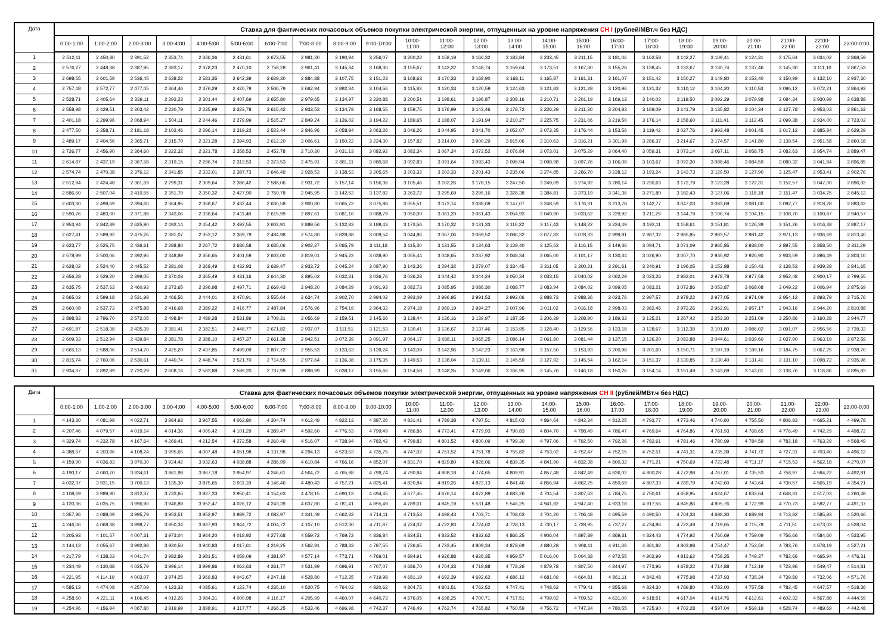| Дата | Ставка для фактических почасовых объемов покупки электрической энергии, отпущенных на уровне напряжения СН I (рублей/МВт.ч без НДС) | | | | | | | | | | | | | | | | | | | | | | | |
| --- | --- | --- | --- | --- | --- | --- | --- | --- | --- | --- | --- | --- | --- | --- | --- | --- | --- | --- | --- | --- | --- | --- | --- | --- |
| | 0:00-1:00 | 1:00-2:00 | 2:00-3:00 | 3:00-4:00 | 4:00-5:00 | 5:00-6:00 | 6:00-7:00 | 7:00-8:00 | 8:00-9:00 | 9:00-10:00 | 10:00- 11:00 | 11:00- 12:00 | 12:00- 13:00 | 13:00- 14:00 | 14:00- 15:00 | 15:00- 16:00 | 16:00- 17:00 | 17:00- 18:00 | 18:00- 19:00 | 19:00- 20:00 | 20:00- 21:00 | 21:00- 22:00 | 22:00- 23:00 | 23:00-0:00 |
| 1 | 2 512,11 | 2 450,80 | 2 391,52 | 2 353,74 | 2 336,36 | 2 431,61 | 2 673,55 | 2 981,30 | 3 190,94 | 3 256,07 | 3 200,22 | 3 158,19 | 3 166,32 | 3 183,84 | 3 233,45 | 3 211,15 | 3 181,06 | 3 162,58 | 3 142,27 | 3 109,41 | 3 124,31 | 3 175,64 | 3 034,02 | 2 868,59 |
| 2 | 2 576,27 | 2 448,38 | 2 387,95 | 2 383,17 | 2 378,23 | 2 470,10 | 2 758,28 | 2 961,41 | 3 145,34 | 3 168,30 | 3 155,67 | 3 142,22 | 3 148,74 | 3 159,64 | 3 173,51 | 3 167,30 | 3 155,28 | 3 138,45 | 3 133,67 | 3 130,74 | 3 137,46 | 3 145,30 | 3 111,10 | 2 867,53 |
| 3 | 2 698,55 | 2 601,59 | 2 536,45 | 2 638,22 | 2 581,35 | 2 642,39 | 2 629,30 | 2 884,88 | 3 107,75 | 3 151,23 | 3 168,63 | 3 170,33 | 3 168,90 | 3 168,11 | 3 165,87 | 3 161,31 | 3 161,07 | 3 151,42 | 3 150,27 | 3 149,80 | 3 153,40 | 3 150,99 | 3 132,10 | 2 937,30 |
| 4 | 2 757,48 | 2 572,77 | 2 477,05 | 2 364,46 | 2 376,29 | 2 420,79 | 2 506,79 | 2 662,94 | 2 892,34 | 3 104,56 | 3 115,83 | 3 120,33 | 3 120,59 | 3 124,63 | 3 121,83 | 3 121,28 | 3 120,96 | 3 121,32 | 3 110,12 | 3 104,20 | 3 110,53 | 3 096,12 | 3 072,21 | 2 864,93 |
| 5 | 2 528,71 | 2 405,64 | 2 339,11 | 2 293,23 | 2 301,44 | 2 407,69 | 2 655,80 | 2 979,65 | 3 134,97 | 3 220,88 | 3 200,51 | 3 198,61 | 3 196,87 | 3 208,16 | 3 210,71 | 3 201,19 | 3 169,13 | 3 140,02 | 3 119,50 | 3 092,29 | 3 079,98 | 3 084,34 | 2 930,99 | 2 638,88 |
| 6 | 2 558,98 | 2 429,51 | 2 303,42 | 2 230,79 | 2 235,99 | 2 323,78 | 2 615,42 | 2 933,53 | 3 134,79 | 3 168,55 | 3 159,75 | 3 176,99 | 3 143,46 | 3 178,72 | 3 226,29 | 3 211,30 | 3 204,83 | 3 169,09 | 3 141,79 | 3 135,82 | 3 104,34 | 3 127,78 | 2 953,03 | 2 861,62 |
| 7 | 2 401,18 | 2 299,96 | 2 068,94 | 1 504,11 | 2 244,46 | 2 279,99 | 2 515,27 | 2 849,24 | 3 126,02 | 3 194,22 | 3 189,65 | 3 188,07 | 3 191,94 | 3 210,27 | 3 225,75 | 3 231,06 | 3 219,50 | 3 176,14 | 3 158,60 | 3 111,41 | 3 112,45 | 3 099,38 | 2 934,00 | 2 723,02 |
| 8 | 2 477,50 | 2 358,71 | 2 181,18 | 2 102,46 | 2 296,14 | 2 319,22 | 2 523,44 | 2 846,96 | 3 058,94 | 3 063,26 | 3 046,26 | 3 044,95 | 3 041,70 | 3 052,07 | 3 073,35 | 3 176,44 | 3 153,56 | 3 119,42 | 3 027,76 | 2 993,48 | 3 001,45 | 3 017,12 | 2 885,84 | 2 629,29 |
| 9 | 2 489,17 | 2 404,56 | 2 365,71 | 2 315,70 | 2 321,28 | 2 394,93 | 2 612,20 | 3 006,61 | 3 150,22 | 3 224,30 | 3 157,82 | 3 214,00 | 3 900,29 | 3 915,06 | 3 310,63 | 3 316,21 | 3 301,99 | 3 286,37 | 3 214,67 | 3 174,57 | 3 141,80 | 3 139,54 | 2 951,58 | 2 860,18 |
| 10 | 2 726,77 | 2 456,90 | 2 364,60 | 2 322,32 | 2 321,78 | 2 358,53 | 2 452,78 | 2 710,30 | 3 031,13 | 3 082,92 | 3 082,34 | 3 067,24 | 3 072,52 | 3 076,84 | 3 073,01 | 3 075,29 | 3 064,40 | 3 059,31 | 3 073,14 | 3 067,11 | 3 058,75 | 3 082,63 | 2 954,74 | 2 889,47 |
| 11 | 2 614,87 | 2 437,19 | 2 367,58 | 2 319,15 | 2 296,74 | 2 313,53 | 2 373,53 | 2 475,91 | 2 881,11 | 3 080,68 | 3 092,83 | 3 091,64 | 3 093,43 | 3 096,94 | 3 098,98 | 3 097,76 | 3 106,08 | 3 103,67 | 3 092,30 | 3 088,46 | 3 084,59 | 3 080,32 | 3 041,84 | 2 896,85 |
| 12 | 2 574,74 | 2 470,38 | 2 376,12 | 2 341,85 | 2 333,01 | 2 387,73 | 2 646,49 | 2 928,53 | 3 138,53 | 3 205,65 | 3 203,32 | 3 202,33 | 3 201,43 | 3 235,06 | 3 274,85 | 3 266,70 | 3 238,12 | 3 193,24 | 3 143,73 | 3 129,50 | 3 127,90 | 3 125,47 | 2 953,41 | 2 902,76 |
| 13 | 2 512,94 | 2 424,48 | 2 361,69 | 2 299,31 | 2 309,64 | 2 386,42 | 2 588,06 | 2 931,72 | 3 157,14 | 3 156,36 | 3 105,46 | 3 102,26 | 3 178,15 | 3 247,50 | 3 249,09 | 3 274,92 | 3 280,14 | 3 230,63 | 3 172,79 | 3 123,28 | 3 122,31 | 3 152,57 | 3 047,00 | 2 896,02 |
| 14 | 2 586,60 | 2 507,04 | 2 410,55 | 2 351,70 | 2 350,32 | 2 427,90 | 2 750,78 | 2 945,95 | 3 142,52 | 3 137,82 | 3 263,72 | 3 295,69 | 3 295,16 | 3 328,38 | 3 384,81 | 3 373,19 | 3 341,36 | 3 271,80 | 3 182,43 | 3 127,06 | 3 118,18 | 3 151,47 | 3 034,75 | 2 845,12 |
| 15 | 2 603,30 | 2 499,69 | 2 394,60 | 2 364,95 | 2 368,67 | 2 432,44 | 2 630,58 | 2 900,80 | 3 065,72 | 3 075,88 | 3 055,51 | 3 073,14 | 3 088,69 | 3 147,07 | 3 248,59 | 3 176,31 | 3 213,78 | 3 142,77 | 3 047,03 | 3 083,69 | 3 081,00 | 3 092,77 | 2 918,28 | 2 883,62 |
| 16 | 2 590,76 | 2 483,00 | 2 371,88 | 2 343,06 | 2 338,64 | 2 411,48 | 2 615,99 | 2 897,61 | 3 081,16 | 3 088,79 | 3 050,00 | 3 061,20 | 3 061,43 | 3 054,93 | 3 049,90 | 3 033,62 | 3 229,92 | 3 211,29 | 3 144,79 | 3 106,74 | 3 104,15 | 3 108,70 | 3 100,87 | 2 940,57 |
| 17 | 2 953,94 | 2 842,89 | 2 625,90 | 2 492,14 | 2 454,42 | 2 492,55 | 2 603,91 | 2 889,56 | 3 132,83 | 3 189,43 | 3 173,56 | 3 170,32 | 3 131,33 | 3 116,22 | 3 117,43 | 3 148,22 | 3 224,49 | 3 193,11 | 3 158,61 | 3 151,81 | 3 126,39 | 3 151,26 | 3 016,38 | 2 887,17 |
| 18 | 2 627,41 | 2 589,92 | 2 475,26 | 2 381,07 | 2 353,12 | 2 369,79 | 2 484,98 | 2 574,80 | 2 828,88 | 3 009,54 | 3 044,86 | 3 067,06 | 3 069,52 | 3 086,32 | 3 077,83 | 3 078,33 | 2 999,81 | 2 987,32 | 2 985,85 | 2 983,57 | 2 981,42 | 2 971,13 | 2 936,69 | 2 813,40 |
| 19 | 2 623,77 | 2 525,75 | 2 436,61 | 2 288,80 | 2 267,72 | 2 686,58 | 2 635,06 | 2 902,27 | 3 065,79 | 3 111,18 | 3 115,30 | 3 131,55 | 3 134,63 | 3 129,40 | 3 125,53 | 3 116,15 | 3 149,36 | 3 094,71 | 3 071,09 | 2 965,85 | 2 938,00 | 2 897,55 | 2 858,50 | 2 811,29 |
| 20 | 2 578,99 | 2 500,06 | 2 392,95 | 2 348,89 | 2 356,65 | 2 401,59 | 2 603,00 | 2 819,01 | 2 945,22 | 3 038,90 | 3 055,44 | 3 048,65 | 3 037,92 | 3 068,34 | 3 065,00 | 3 101,17 | 3 130,34 | 3 026,90 | 3 007,70 | 2 935,92 | 2 926,90 | 2 933,59 | 2 896,49 | 2 803,10 |
| 21 | 2 628,02 | 2 524,40 | 2 445,52 | 2 381,08 | 2 368,49 | 2 432,93 | 2 639,47 | 2 933,72 | 3 045,24 | 3 087,90 | 3 143,36 | 3 294,32 | 3 279,07 | 3 334,45 | 3 311,05 | 3 300,21 | 3 291,61 | 3 240,91 | 3 196,05 | 3 152,88 | 3 150,43 | 3 138,53 | 2 939,28 | 2 841,65 |
| 22 | 2 656,28 | 2 529,20 | 2 399,05 | 2 370,03 | 2 365,49 | 2 431,16 | 2 644,30 | 2 895,02 | 3 032,31 | 3 036,76 | 3 036,28 | 3 044,42 | 3 044,24 | 3 050,34 | 3 033,15 | 3 040,02 | 3 062,29 | 3 023,26 | 2 983,01 | 2 978,78 | 2 977,58 | 2 952,48 | 2 900,17 | 2 799,55 |
| 23 | 2 635,75 | 2 537,63 | 2 460,93 | 2 373,65 | 2 396,98 | 2 497,71 | 2 669,43 | 2 948,20 | 3 084,29 | 3 091,93 | 3 082,73 | 3 085,95 | 3 086,30 | 3 088,77 | 3 083,94 | 3 084,02 | 3 099,05 | 3 083,21 | 3 072,86 | 3 053,87 | 3 068,08 | 3 049,22 | 3 006,94 | 2 875,69 |
| 24 | 2 665,02 | 2 599,18 | 2 531,98 | 2 466,56 | 2 444,01 | 2 470,91 | 2 555,64 | 2 634,74 | 2 902,70 | 2 994,02 | 2 993,09 | 2 996,95 | 2 991,53 | 2 992,06 | 2 988,73 | 2 988,36 | 3 023,76 | 2 997,57 | 2 978,22 | 2 977,05 | 2 971,09 | 2 954,12 | 2 893,79 | 2 715,76 |
| 25 | 2 660,08 | 2 537,73 | 2 475,88 | 2 416,68 | 2 389,22 | 2 416,77 | 2 487,84 | 2 576,96 | 2 754,19 | 2 964,32 | 2 974,18 | 2 989,19 | 2 994,27 | 3 007,96 | 3 011,02 | 3 016,18 | 2 998,03 | 2 982,46 | 2 973,26 | 2 962,91 | 2 957,17 | 2 943,16 | 2 944,20 | 2 810,88 |
| 26 | 2 898,83 | 2 796,70 | 2 572,05 | 2 498,84 | 2 489,28 | 2 531,89 | 2 709,31 | 3 056,69 | 3 159,51 | 3 145,66 | 3 138,44 | 3 136,16 | 3 139,97 | 3 187,35 | 3 206,39 | 3 208,90 | 3 189,33 | 3 135,21 | 3 267,42 | 3 253,30 | 3 251,09 | 3 250,86 | 3 160,28 | 2 944,77 |
| 27 | 2 691,87 | 2 518,38 | 2 435,39 | 2 381,41 | 2 382,51 | 2 448,77 | 2 671,82 | 2 937,07 | 3 111,51 | 3 121,53 | 3 130,41 | 3 136,67 | 3 137,46 | 3 153,95 | 3 128,40 | 3 129,56 | 3 133,18 | 3 128,67 | 3 112,38 | 3 101,80 | 3 086,02 | 3 091,07 | 2 956,56 | 2 739,32 |
| 28 | 2 609,33 | 2 512,94 | 2 439,84 | 2 381,78 | 2 388,10 | 2 457,37 | 2 661,38 | 2 942,51 | 3 072,39 | 3 091,97 | 3 064,17 | 3 038,11 | 3 065,25 | 3 086,14 | 3 061,80 | 3 081,44 | 3 137,15 | 3 126,20 | 3 083,88 | 3 044,61 | 3 039,60 | 3 037,90 | 2 963,19 | 2 872,59 |
| 29 | 2 665,13 | 2 588,06 | 2 514,70 | 2 425,20 | 2 437,85 | 2 499,09 | 2 807,72 | 2 955,53 | 3 133,63 | 3 139,24 | 3 143,09 | 3 142,96 | 3 142,23 | 3 163,98 | 3 157,50 | 3 153,93 | 3 200,98 | 3 201,60 | 3 150,71 | 3 197,19 | 3 189,16 | 3 184,75 | 3 067,25 | 2 938,70 |
| 30 | 2 815,74 | 2 760,06 | 2 530,61 | 2 440,74 | 2 448,74 | 2 521,70 | 2 714,55 | 2 977,64 | 3 136,38 | 3 175,35 | 3 149,53 | 3 138,04 | 3 139,11 | 3 145,59 | 3 127,92 | 3 145,54 | 3 162,14 | 3 151,37 | 3 139,85 | 3 130,40 | 3 131,41 | 3 131,10 | 3 098,72 | 2 935,96 |
| 31 | 2 934,37 | 2 892,89 | 2 720,29 | 2 608,16 | 2 583,88 | 2 599,20 | 2 737,99 | 2 898,99 | 3 038,17 | 3 155,66 | 3 154,58 | 3 148,35 | 3 149,06 | 3 166,95 | 3 145,76 | 3 146,18 | 3 150,26 | 3 154,14 | 3 151,49 | 3 143,69 | 3 143,01 | 3 138,76 | 3 118,86 | 2 895,83 |
| Дата | Ставка для фактических почасовых объемов покупки электрической энергии, отпущенных на уровне напряжения СН II (рублей/МВт.ч без НДС) | | | | | | | | | | | | | | | | | | | | | | | |
| --- | --- | --- | --- | --- | --- | --- | --- | --- | --- | --- | --- | --- | --- | --- | --- | --- | --- | --- | --- | --- | --- | --- | --- | --- |
| | 0:00-1:00 | 1:00-2:00 | 2:00-3:00 | 3:00-4:00 | 4:00-5:00 | 5:00-6:00 | 6:00-7:00 | 7:00-8:00 | 8:00-9:00 | 9:00-10:00 | 10:00- 11:00 | 11:00- 12:00 | 12:00- 13:00 | 13:00- 14:00 | 14:00- 15:00 | 15:00- 16:00 | 16:00- 17:00 | 17:00- 18:00 | 18:00- 19:00 | 19:00- 20:00 | 20:00- 21:00 | 21:00- 22:00 | 22:00- 23:00 | 23:00-0:00 |
| 1 | 4 143,30 | 4 081,99 | 4 022,71 | 3 984,93 | 3 967,55 | 4 062,80 | 4 304,74 | 4 612,49 | 4 822,13 | 4 887,26 | 4 831,41 | 4 789,38 | 4 797,51 | 4 815,03 | 4 864,64 | 4 842,34 | 4 812,25 | 4 793,77 | 4 773,46 | 4 740,60 | 4 755,50 | 4 806,83 | 4 665,21 | 4 499,78 |
| 2 | 4 207,46 | 4 079,57 | 4 019,14 | 4 014,36 | 4 009,42 | 4 101,29 | 4 389,47 | 4 592,60 | 4 776,53 | 4 799,49 | 4 786,86 | 4 773,41 | 4 779,93 | 4 790,83 | 4 804,70 | 4 798,49 | 4 786,47 | 4 769,64 | 4 764,86 | 4 761,93 | 4 768,65 | 4 776,49 | 4 742,29 | 4 498,72 |
| 3 | 4 329,74 | 4 232,78 | 4 167,64 | 4 269,41 | 4 212,54 | 4 273,58 | 4 260,49 | 4 516,07 | 4 738,94 | 4 782,42 | 4 799,82 | 4 801,52 | 4 800,09 | 4 799,30 | 4 797,06 | 4 792,50 | 4 792,26 | 4 782,61 | 4 781,46 | 4 780,99 | 4 784,59 | 4 782,18 | 4 763,29 | 4 568,49 |
| 4 | 4 388,67 | 4 203,96 | 4 108,24 | 3 995,65 | 4 007,48 | 4 051,98 | 4 137,98 | 4 294,13 | 4 523,53 | 4 735,75 | 4 747,02 | 4 751,52 | 4 751,78 | 4 755,82 | 4 753,02 | 4 752,47 | 4 752,15 | 4 752,51 | 4 741,31 | 4 735,39 | 4 741,72 | 4 727,31 | 4 703,40 | 4 496,12 |
| 5 | 4 159,90 | 4 036,83 | 3 970,30 | 3 924,42 | 3 932,63 | 4 038,88 | 4 286,99 | 4 610,84 | 4 766,16 | 4 852,07 | 4 831,70 | 4 829,80 | 4 828,06 | 4 839,35 | 4 841,90 | 4 832,38 | 4 800,32 | 4 771,21 | 4 750,69 | 4 723,48 | 4 711,17 | 4 715,53 | 4 562,18 | 4 270,07 |
| 6 | 4 190,17 | 4 060,70 | 3 934,61 | 3 861,98 | 3 867,18 | 3 954,97 | 4 246,61 | 4 564,72 | 4 765,98 | 4 799,74 | 4 790,94 | 4 808,18 | 4 774,65 | 4 809,91 | 4 857,48 | 4 842,49 | 4 836,02 | 4 800,28 | 4 772,98 | 4 767,01 | 4 735,53 | 4 758,97 | 4 584,22 | 4 492,81 |
| 7 | 4 032,37 | 3 931,15 | 3 700,13 | 3 135,30 | 3 875,65 | 3 911,18 | 4 146,46 | 4 480,43 | 4 757,21 | 4 825,41 | 4 820,84 | 4 819,26 | 4 823,13 | 4 841,46 | 4 856,94 | 4 862,25 | 4 850,69 | 4 807,33 | 4 789,79 | 4 742,60 | 4 743,64 | 4 730,57 | 4 565,19 | 4 354,21 |
| 8 | 4 108,69 | 3 989,90 | 3 812,37 | 3 733,65 | 3 927,33 | 3 950,41 | 4 154,63 | 4 478,15 | 4 690,13 | 4 694,45 | 4 677,45 | 4 676,14 | 4 672,89 | 4 683,26 | 4 704,54 | 4 807,63 | 4 784,75 | 4 750,61 | 4 658,95 | 4 624,67 | 4 632,64 | 4 648,31 | 4 517,03 | 4 260,48 |
| 9 | 4 120,36 | 4 035,75 | 3 996,90 | 3 946,89 | 3 952,47 | 4 026,12 | 4 243,39 | 4 637,80 | 4 781,41 | 4 855,49 | 4 789,01 | 4 845,19 | 5 531,48 | 5 546,25 | 4 941,82 | 4 947,40 | 4 933,18 | 4 917,56 | 4 845,86 | 4 805,76 | 4 772,99 | 4 770,73 | 4 582,77 | 4 491,37 |
| 10 | 4 357,96 | 4 088,09 | 3 995,79 | 3 953,51 | 3 952,97 | 3 989,72 | 4 083,97 | 4 341,49 | 4 662,32 | 4 714,11 | 4 713,53 | 4 698,43 | 4 703,71 | 4 708,03 | 4 704,20 | 4 706,48 | 4 695,59 | 4 690,50 | 4 704,33 | 4 698,30 | 4 689,94 | 4 713,82 | 4 585,93 | 4 520,66 |
| 11 | 4 246,06 | 4 068,38 | 3 998,77 | 3 950,34 | 3 927,93 | 3 944,72 | 4 004,72 | 4 107,10 | 4 512,30 | 4 711,87 | 4 724,02 | 4 722,83 | 4 724,62 | 4 728,13 | 4 730,17 | 4 728,95 | 4 737,27 | 4 734,86 | 4 723,49 | 4 719,65 | 4 715,78 | 4 711,51 | 4 673,03 | 4 528,04 |
| 12 | 4 205,93 | 4 101,57 | 4 007,31 | 3 973,04 | 3 964,20 | 4 018,92 | 4 277,68 | 4 559,72 | 4 769,72 | 4 836,84 | 4 834,51 | 4 833,52 | 4 832,62 | 4 866,25 | 4 906,04 | 4 897,89 | 4 869,31 | 4 824,43 | 4 774,92 | 4 760,69 | 4 759,09 | 4 756,66 | 4 584,60 | 4 533,95 |
| 13 | 4 144,13 | 4 055,67 | 3 992,88 | 3 930,50 | 3 940,83 | 4 017,61 | 4 219,25 | 4 562,91 | 4 788,33 | 4 787,55 | 4 736,65 | 4 733,45 | 4 809,34 | 4 878,69 | 4 880,28 | 4 906,11 | 4 911,33 | 4 861,82 | 4 803,98 | 4 754,47 | 4 753,50 | 4 783,76 | 4 678,19 | 4 527,21 |
| 14 | 4 217,79 | 4 138,23 | 4 041,74 | 3 982,89 | 3 981,51 | 4 059,09 | 4 381,97 | 4 577,14 | 4 773,71 | 4 769,01 | 4 894,91 | 4 926,88 | 4 926,35 | 4 959,57 | 5 016,00 | 5 004,38 | 4 972,55 | 4 902,99 | 4 813,62 | 4 758,25 | 4 749,37 | 4 782,66 | 4 665,94 | 4 476,31 |
| 15 | 4 234,49 | 4 130,88 | 4 025,79 | 3 996,14 | 3 999,86 | 4 063,63 | 4 261,77 | 4 531,99 | 4 696,91 | 4 707,07 | 4 686,70 | 4 704,33 | 4 719,88 | 4 778,26 | 4 879,78 | 4 807,50 | 4 844,97 | 4 773,96 | 4 678,22 | 4 714,88 | 4 712,19 | 4 723,96 | 4 549,47 | 4 514,81 |
| 16 | 4 221,95 | 4 114,19 | 4 003,07 | 3 974,25 | 3 969,83 | 4 042,67 | 4 247,18 | 4 528,80 | 4 712,35 | 4 719,98 | 4 681,19 | 4 692,39 | 4 692,62 | 4 686,12 | 4 681,09 | 4 664,81 | 4 861,11 | 4 842,48 | 4 775,98 | 4 737,93 | 4 735,34 | 4 739,89 | 4 732,06 | 4 571,76 |
| 17 | 4 585,13 | 4 474,08 | 4 257,09 | 4 123,33 | 4 085,61 | 4 123,74 | 4 235,10 | 4 520,75 | 4 764,02 | 4 820,62 | 4 804,75 | 4 801,51 | 4 762,52 | 4 747,41 | 4 748,62 | 4 779,41 | 4 855,68 | 4 824,30 | 4 789,80 | 4 783,00 | 4 757,58 | 4 782,45 | 4 647,57 | 4 518,36 |
| 18 | 4 258,60 | 4 221,11 | 4 106,45 | 4 012,26 | 3 984,31 | 4 000,98 | 4 116,17 | 4 205,99 | 4 460,07 | 4 640,73 | 4 676,05 | 4 698,25 | 4 700,71 | 4 717,51 | 4 709,02 | 4 709,52 | 4 631,00 | 4 618,51 | 4 617,04 | 4 614,76 | 4 612,61 | 4 602,32 | 4 567,88 | 4 444,59 |
| 19 | 4 254,96 | 4 156,94 | 4 067,80 | 3 919,99 | 3 898,91 | 4 317,77 | 4 266,25 | 4 533,46 | 4 696,98 | 4 742,37 | 4 746,49 | 4 762,74 | 4 765,82 | 4 760,59 | 4 756,72 | 4 747,34 | 4 780,55 | 4 725,90 | 4 702,28 | 4 597,04 | 4 569,19 | 4 528,74 | 4 489,69 | 4 442,48 |